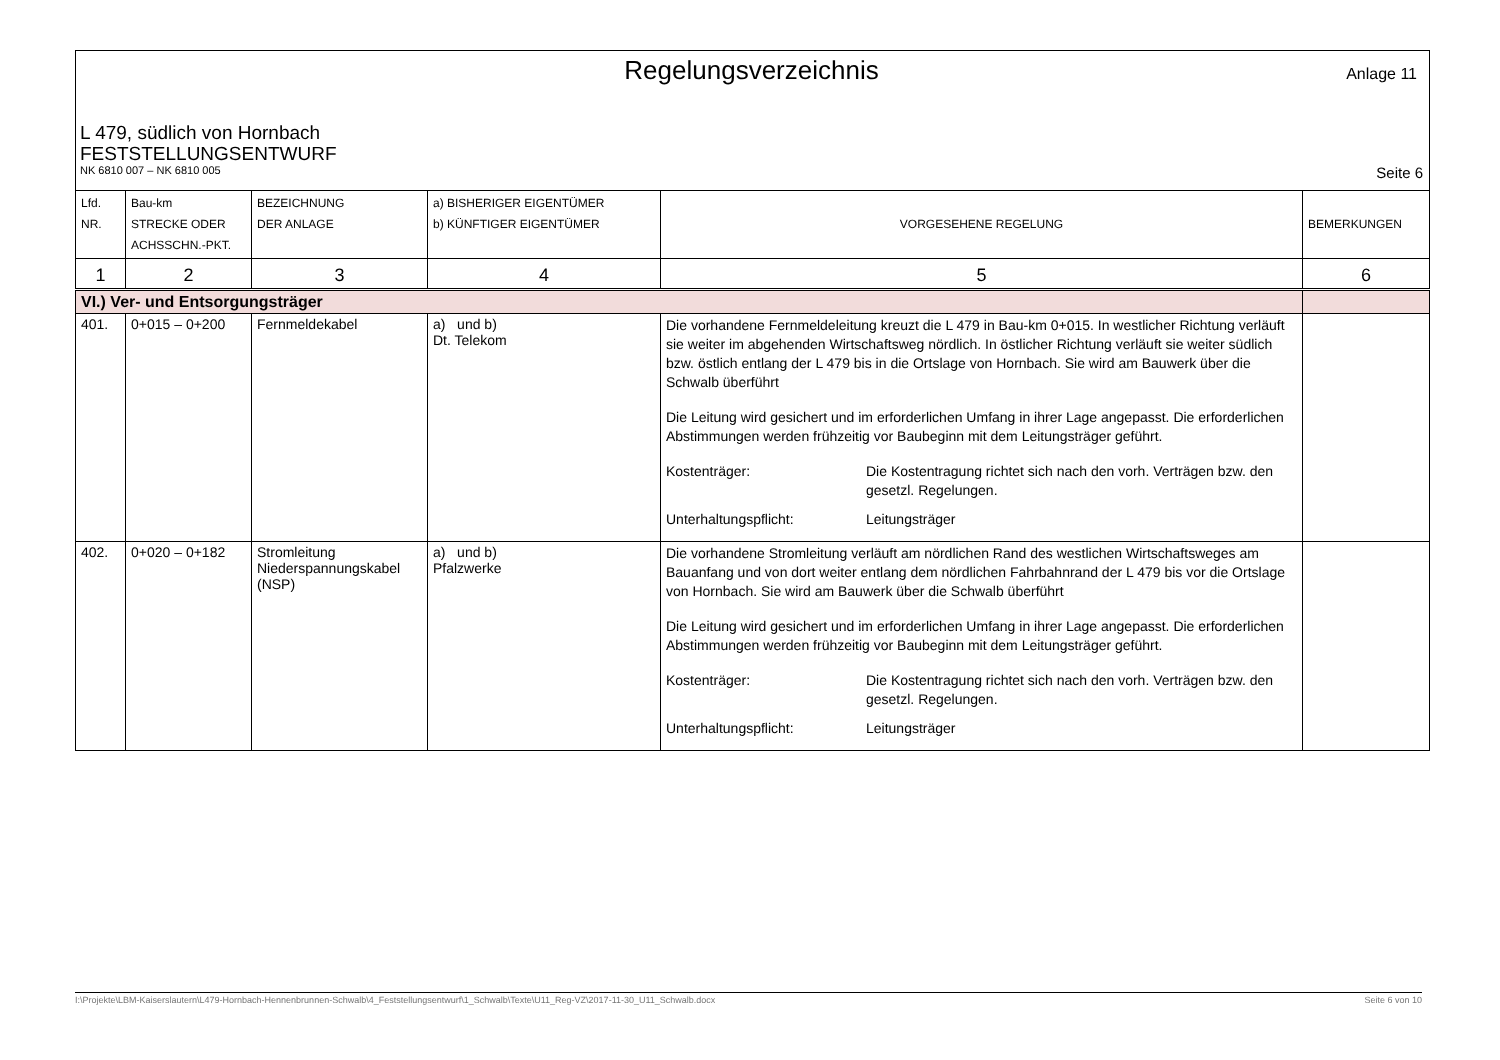Regelungsverzeichnis
Anlage 11
L 479, südlich von Hornbach
FESTSTELLUNGSENTWURF
NK 6810 007 – NK 6810 005 Seite 6
| Lfd. NR. | Bau-km STRECKE ODER ACHSSCHN.-PKT. | BEZEICHNUNG DER ANLAGE | a) BISHERIGER EIGENTÜMER b) KÜNFTIGER EIGENTÜMER | VORGESEHENE REGELUNG | BEMERKUNGEN |
| 1 | 2 | 3 | 4 | 5 | 6 |
| VI.) Ver- und Entsorgungsträger | | | | | |
| 401. | 0+015 – 0+200 | Fernmeldekabel | a) und b) Dt. Telekom | Die vorhandene Fernmeldeleitung kreuzt die L 479 in Bau-km 0+015. In westlicher Richtung verläuft sie weiter im abgehenden Wirtschaftsweg nördlich. In östlicher Richtung verläuft sie weiter südlich bzw. östlich entlang der L 479 bis in die Ortslage von Hornbach. Sie wird am Bauwerk über die Schwalb überführt Die Leitung wird gesichert und im erforderlichen Umfang in ihrer Lage angepasst. Die erforderlichen Abstimmungen werden frühzeitig vor Baubeginn mit dem Leitungsträger geführt. Kostenträger: Die Kostentragung richtet sich nach den vorh. Verträgen bzw. den gesetzl. Regelungen. Unterhaltungspflicht: Leitungsträger | |
| 402. | 0+020 – 0+182 | Stromleitung Niederspannungskabel (NSP) | a) und b) Pfalzwerke | Die vorhandene Stromleitung verläuft am nördlichen Rand des westlichen Wirtschaftsweges am Bauanfang und von dort weiter entlang dem nördlichen Fahrbahnrand der L 479 bis vor die Ortslage von Hornbach. Sie wird am Bauwerk über die Schwalb überführt Die Leitung wird gesichert und im erforderlichen Umfang in ihrer Lage angepasst. Die erforderlichen Abstimmungen werden frühzeitig vor Baubeginn mit dem Leitungsträger geführt. Kostenträger: Die Kostentragung richtet sich nach den vorh. Verträgen bzw. den gesetzl. Regelungen. Unterhaltungspflicht: Leitungsträger | |
I:\Projekte\LBM-Kaiserslautern\L479-Hornbach-Hennenbrunnen-Schwalb\4_Feststellungsentwurf\1_Schwalb\Texte\U11_Reg-VZ\2017-11-30_U11_Schwalb.docx Seite 6 von 10